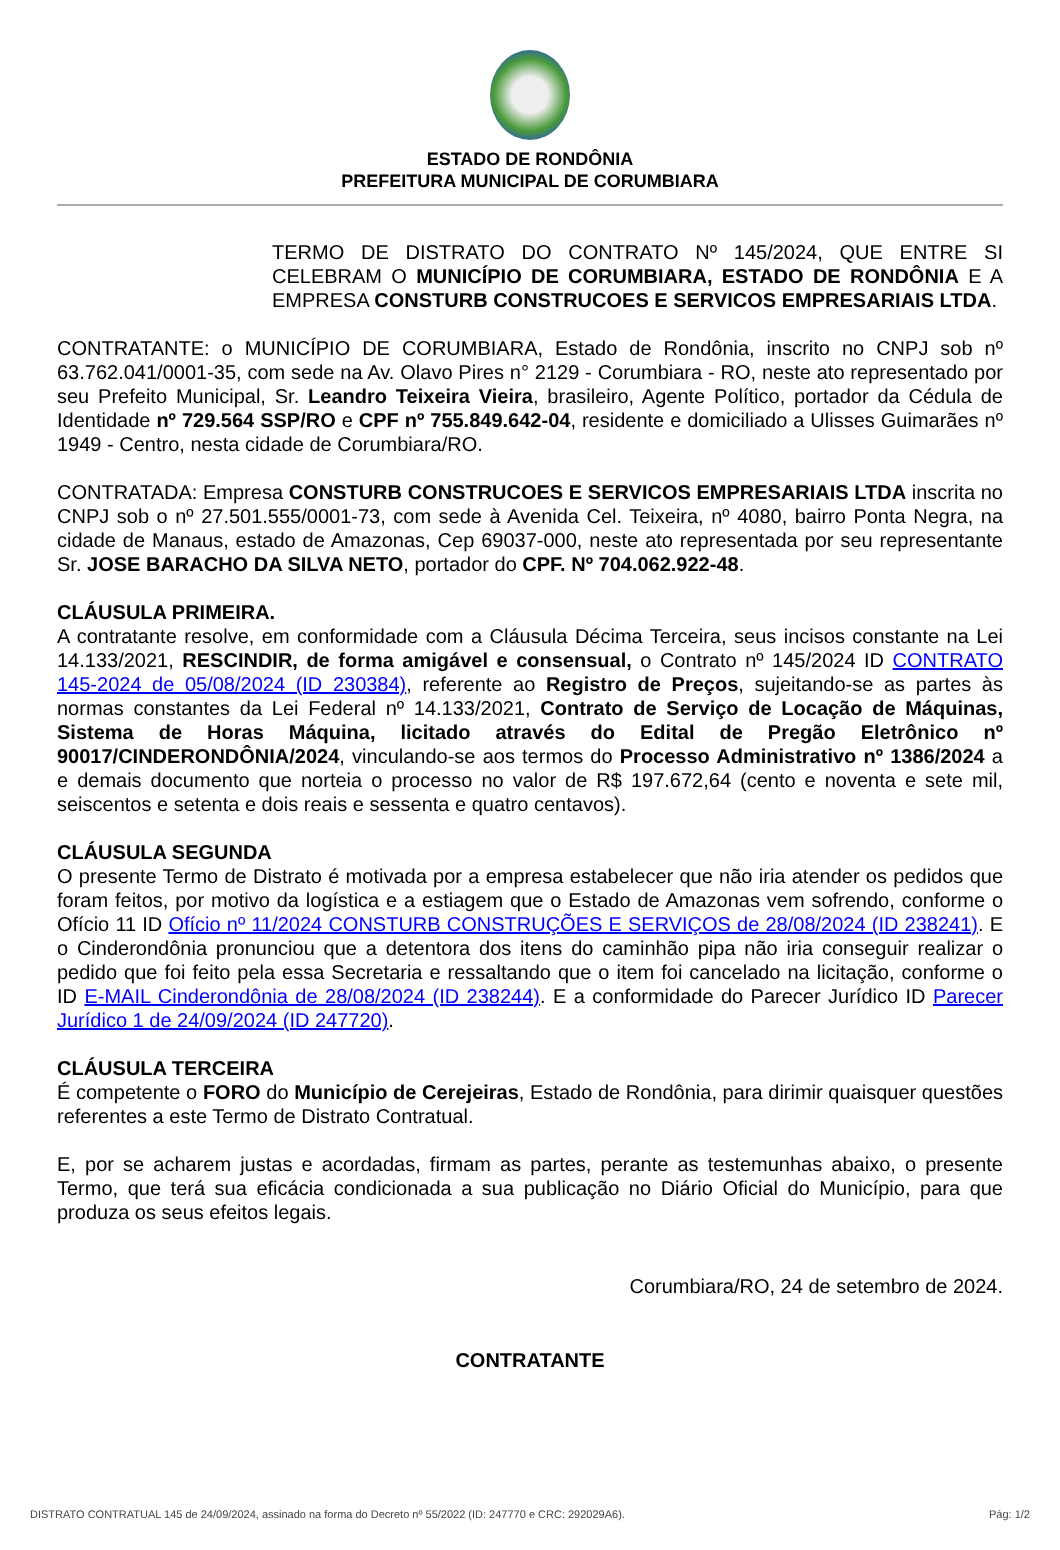ESTADO DE RONDÔNIA
PREFEITURA MUNICIPAL DE CORUMBIARA
TERMO DE DISTRATO DO CONTRATO Nº 145/2024, QUE ENTRE SI CELEBRAM O MUNICÍPIO DE CORUMBIARA, ESTADO DE RONDÔNIA E A EMPRESA CONSTURB CONSTRUCOES E SERVICOS EMPRESARIAIS LTDA.
CONTRATANTE: o MUNICÍPIO DE CORUMBIARA, Estado de Rondônia, inscrito no CNPJ sob nº 63.762.041/0001-35, com sede na Av. Olavo Pires n° 2129 - Corumbiara - RO, neste ato representado por seu Prefeito Municipal, Sr. Leandro Teixeira Vieira, brasileiro, Agente Político, portador da Cédula de Identidade nº 729.564 SSP/RO e CPF nº 755.849.642-04, residente e domiciliado a Ulisses Guimarães nº 1949 - Centro, nesta cidade de Corumbiara/RO.
CONTRATADA: Empresa CONSTURB CONSTRUCOES E SERVICOS EMPRESARIAIS LTDA inscrita no CNPJ sob o nº 27.501.555/0001-73, com sede à Avenida Cel. Teixeira, nº 4080, bairro Ponta Negra, na cidade de Manaus, estado de Amazonas, Cep 69037-000, neste ato representada por seu representante Sr. JOSE BARACHO DA SILVA NETO, portador do CPF. Nº 704.062.922-48.
CLÁUSULA PRIMEIRA.
A contratante resolve, em conformidade com a Cláusula Décima Terceira, seus incisos constante na Lei 14.133/2021, RESCINDIR, de forma amigável e consensual, o Contrato nº 145/2024 ID CONTRATO 145-2024 de 05/08/2024 (ID 230384), referente ao Registro de Preços, sujeitando-se as partes às normas constantes da Lei Federal nº 14.133/2021, Contrato de Serviço de Locação de Máquinas, Sistema de Horas Máquina, licitado através do Edital de Pregão Eletrônico nº 90017/CINDERONDÔNIA/2024, vinculando-se aos termos do Processo Administrativo nº 1386/2024 a e demais documento que norteia o processo no valor de R$ 197.672,64 (cento e noventa e sete mil, seiscentos e setenta e dois reais e sessenta e quatro centavos).
CLÁUSULA SEGUNDA
O presente Termo de Distrato é motivada por a empresa estabelecer que não iria atender os pedidos que foram feitos, por motivo da logística e a estiagem que o Estado de Amazonas vem sofrendo, conforme o Ofício 11 ID Ofício nº 11/2024 CONSTURB CONSTRUÇÕES E SERVIÇOS de 28/08/2024 (ID 238241). E o Cinderondônia pronunciou que a detentora dos itens do caminhão pipa não iria conseguir realizar o pedido que foi feito pela essa Secretaria e ressaltando que o item foi cancelado na licitação, conforme o ID E-MAIL Cinderondônia de 28/08/2024 (ID 238244). E a conformidade do Parecer Jurídico ID Parecer Jurídico 1 de 24/09/2024 (ID 247720).
CLÁUSULA TERCEIRA
É competente o FORO do Município de Cerejeiras, Estado de Rondônia, para dirimir quaisquer questões referentes a este Termo de Distrato Contratual.
E, por se acharem justas e acordadas, firmam as partes, perante as testemunhas abaixo, o presente Termo, que terá sua eficácia condicionada a sua publicação no Diário Oficial do Município, para que produza os seus efeitos legais.
Corumbiara/RO, 24 de setembro de 2024.
CONTRATANTE
DISTRATO CONTRATUAL 145 de 24/09/2024, assinado na forma do Decreto nº 55/2022 (ID: 247770 e CRC: 292029A6). Pág: 1/2